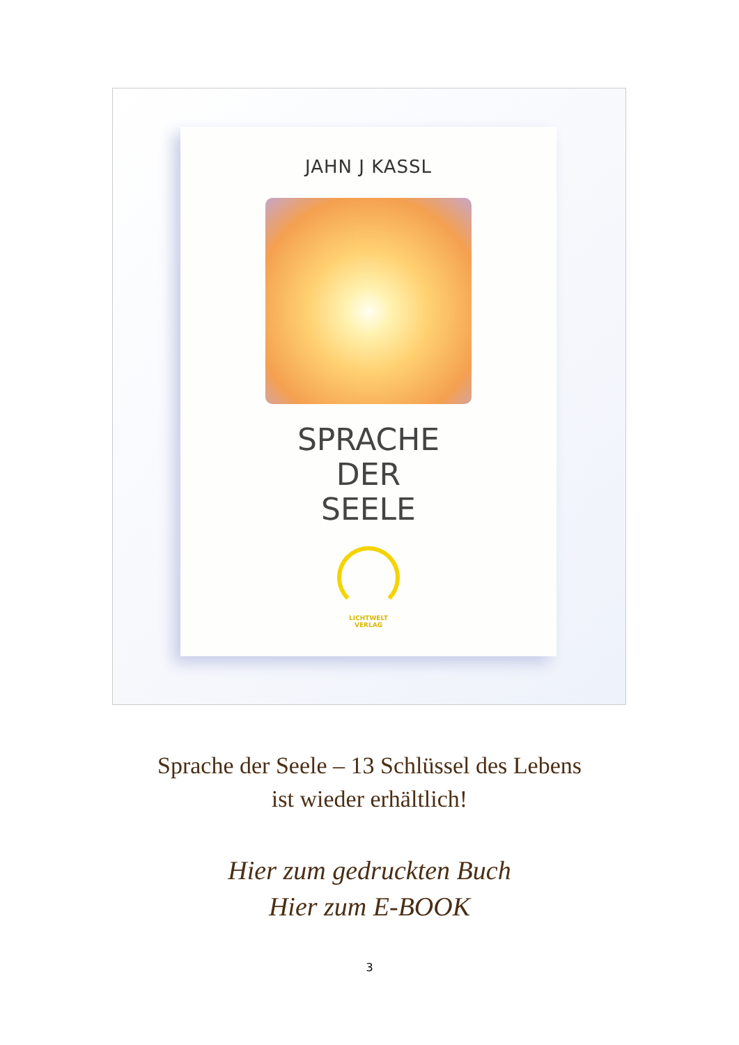JAHN J KASSL
SPRACHE
DER
SEELE
LICHTWELT
VERLAG
Sprache der Seele – 13 Schlüssel des Lebens
ist wieder erhältlich!
Hier zum gedruckten Buch
Hier zum E-BOOK
3